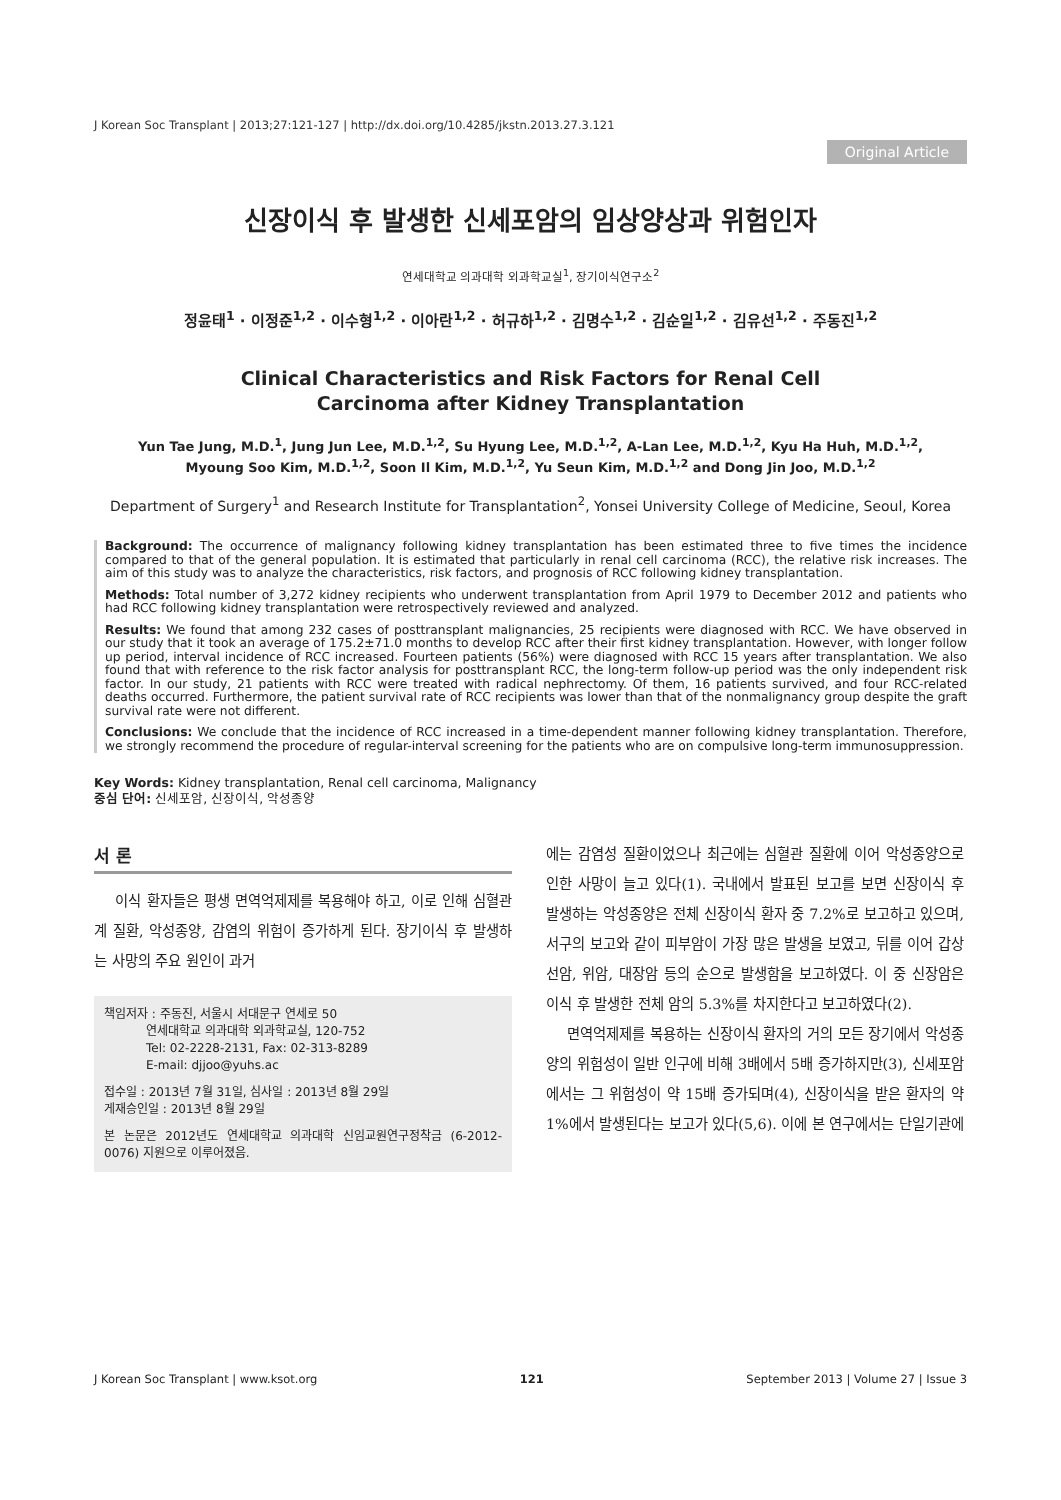J Korean Soc Transplant | 2013;27:121-127 | http://dx.doi.org/10.4285/jkstn.2013.27.3.121
Original Article
신장이식 후 발생한 신세포암의 임상양상과 위험인자
연세대학교 의과대학 외과학교실<sup>1</sup>, 장기이식연구소<sup>2</sup>
정윤태<sup>1</sup> · 이정준<sup>1,2</sup> · 이수형<sup>1,2</sup> · 이아란<sup>1,2</sup> · 허규하<sup>1,2</sup> · 김명수<sup>1,2</sup> · 김순일<sup>1,2</sup> · 김유선<sup>1,2</sup> · 주동진<sup>1,2</sup>
Clinical Characteristics and Risk Factors for Renal Cell
Carcinoma after Kidney Transplantation
Yun Tae Jung, M.D.<sup>1</sup>, Jung Jun Lee, M.D.<sup>1,2</sup>, Su Hyung Lee, M.D.<sup>1,2</sup>, A-Lan Lee, M.D.<sup>1,2</sup>, Kyu Ha Huh, M.D.<sup>1,2</sup>,
Myoung Soo Kim, M.D.<sup>1,2</sup>, Soon Il Kim, M.D.<sup>1,2</sup>, Yu Seun Kim, M.D.<sup>1,2</sup> and Dong Jin Joo, M.D.<sup>1,2</sup>
Department of Surgery<sup>1</sup> and Research Institute for Transplantation<sup>2</sup>, Yonsei University College of Medicine, Seoul, Korea
Background: The occurrence of malignancy following kidney transplantation has been estimated three to five times the incidence compared to that of the general population. It is estimated that particularly in renal cell carcinoma (RCC), the relative risk increases. The aim of this study was to analyze the characteristics, risk factors, and prognosis of RCC following kidney transplantation.
Methods: Total number of 3,272 kidney recipients who underwent transplantation from April 1979 to December 2012 and patients who had RCC following kidney transplantation were retrospectively reviewed and analyzed.
Results: We found that among 232 cases of posttransplant malignancies, 25 recipients were diagnosed with RCC. We have observed in our study that it took an average of 175.2±71.0 months to develop RCC after their first kidney transplantation. However, with longer follow up period, interval incidence of RCC increased. Fourteen patients (56%) were diagnosed with RCC 15 years after transplantation. We also found that with reference to the risk factor analysis for posttransplant RCC, the long-term follow-up period was the only independent risk factor. In our study, 21 patients with RCC were treated with radical nephrectomy. Of them, 16 patients survived, and four RCC-related deaths occurred. Furthermore, the patient survival rate of RCC recipients was lower than that of the nonmalignancy group despite the graft survival rate were not different.
Conclusions: We conclude that the incidence of RCC increased in a time-dependent manner following kidney transplantation. Therefore, we strongly recommend the procedure of regular-interval screening for the patients who are on compulsive long-term immunosuppression.
Key Words: Kidney transplantation, Renal cell carcinoma, Malignancy
중심 단어: 신세포암, 신장이식, 악성종양
서 론
이식 환자들은 평생 면역억제제를 복용해야 하고, 이로 인해 심혈관계 질환, 악성종양, 감염의 위험이 증가하게 된다. 장기이식 후 발생하는 사망의 주요 원인이 과거
책임저자 : 주동진, 서울시 서대문구 연세로 50
연세대학교 의과대학 외과학교실, 120-752
Tel: 02-2228-2131, Fax: 02-313-8289
E-mail: djjoo@yuhs.ac
접수일 : 2013년 7월 31일, 심사일 : 2013년 8월 29일
게재승인일 : 2013년 8월 29일
본 논문은 2012년도 연세대학교 의과대학 신임교원연구정착금 (6-2012-0076) 지원으로 이루어졌음.
에는 감염성 질환이었으나 최근에는 심혈관 질환에 이어 악성종양으로 인한 사망이 늘고 있다(1). 국내에서 발표된 보고를 보면 신장이식 후 발생하는 악성종양은 전체 신장이식 환자 중 7.2%로 보고하고 있으며, 서구의 보고와 같이 피부암이 가장 많은 발생을 보였고, 뒤를 이어 갑상선암, 위암, 대장암 등의 순으로 발생함을 보고하였다. 이 중 신장암은 이식 후 발생한 전체 암의 5.3%를 차지한다고 보고하였다(2).
면역억제제를 복용하는 신장이식 환자의 거의 모든 장기에서 악성종양의 위험성이 일반 인구에 비해 3배에서 5배 증가하지만(3), 신세포암에서는 그 위험성이 약 15배 증가되며(4), 신장이식을 받은 환자의 약 1%에서 발생된다는 보고가 있다(5,6). 이에 본 연구에서는 단일기관에
J Korean Soc Transplant | www.ksot.org 121 September 2013 | Volume 27 | Issue 3